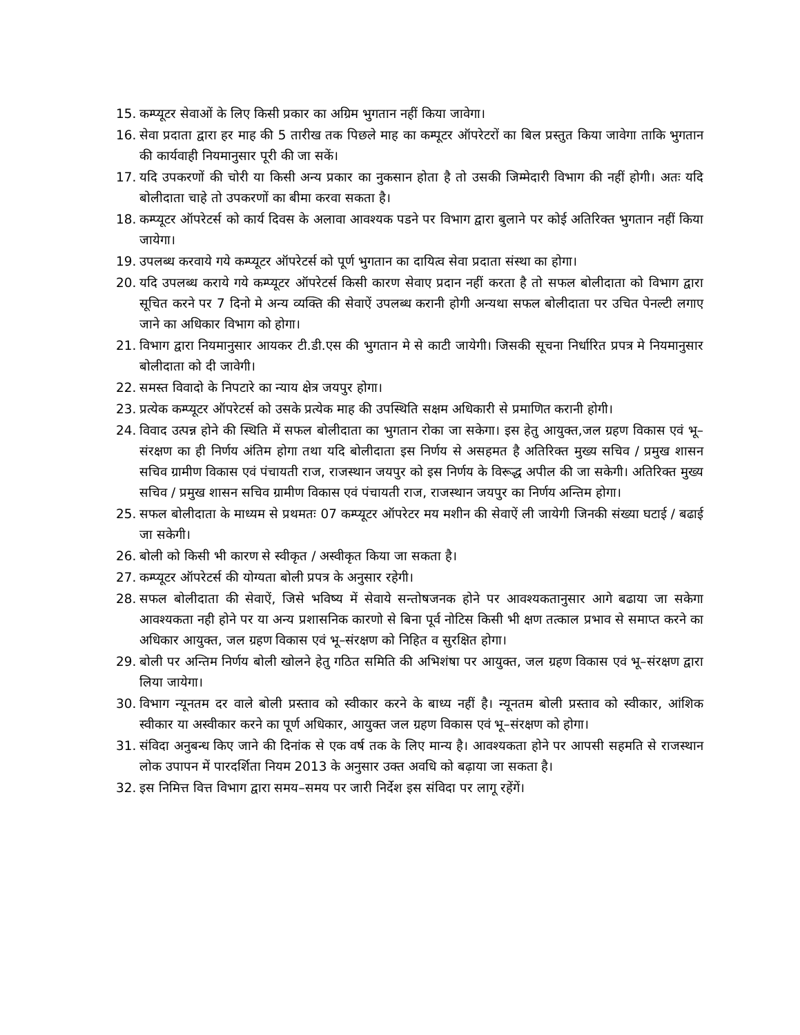15. कम्प्यूटर सेवाओं के लिए किसी प्रकार का अग्रिम भुगतान नहीं किया जावेगा।
16. सेवा प्रदाता द्वारा हर माह की 5 तारीख तक पिछले माह का कम्पूटर ऑपरेटरों का बिल प्रस्तुत किया जावेगा ताकि भुगतान की कार्यवाही नियमानुसार पूरी की जा सकें।
17. यदि उपकरणों की चोरी या किसी अन्य प्रकार का नुकसान होता है तो उसकी जिम्मेदारी विभाग की नहीं होगी। अतः यदि बोलीदाता चाहे तो उपकरणों का बीमा करवा सकता है।
18. कम्प्यूटर ऑपरेटर्स को कार्य दिवस के अलावा आवश्यक पडने पर विभाग द्वारा बुलाने पर कोई अतिरिक्त भुगतान नहीं किया जायेगा।
19. उपलब्ध करवाये गये कम्प्यूटर ऑपरेटर्स को पूर्ण भुगतान का दायित्व सेवा प्रदाता संस्था का होगा।
20. यदि उपलब्ध कराये गये कम्प्यूटर ऑपरेटर्स किसी कारण सेवाए प्रदान नहीं करता है तो सफल बोलीदाता को विभाग द्वारा सूचित करने पर 7 दिनो मे अन्य व्यक्ति की सेवाऐं उपलब्ध करानी होगी अन्यथा सफल बोलीदाता पर उचित पेनल्टी लगाए जाने का अधिकार विभाग को होगा।
21. विभाग द्वारा नियमानुसार आयकर टी.डी.एस की भुगतान मे से काटी जायेगी। जिसकी सूचना निर्धारित प्रपत्र मे नियमानुसार बोलीदाता को दी जावेगी।
22. समस्त विवादो के निपटारे का न्याय क्षेत्र जयपुर होगा।
23. प्रत्येक कम्प्यूटर ऑपरेटर्स को उसके प्रत्येक माह की उपस्थिति सक्षम अधिकारी से प्रमाणित करानी होगी।
24. विवाद उत्पन्न होने की स्थिति में सफल बोलीदाता का भुगतान रोका जा सकेगा। इस हेतु आयुक्त,जल ग्रहण विकास एवं भू–संरक्षण का ही निर्णय अंतिम होगा तथा यदि बोलीदाता इस निर्णय से असहमत है अतिरिक्त मुख्य सचिव / प्रमुख शासन सचिव ग्रामीण विकास एवं पंचायती राज, राजस्थान जयपुर को इस निर्णय के विरूद्ध अपील की जा सकेगी। अतिरिक्त मुख्य सचिव / प्रमुख शासन सचिव ग्रामीण विकास एवं पंचायती राज, राजस्थान जयपुर का निर्णय अन्तिम होगा।
25. सफल बोलीदाता के माध्यम से प्रथमतः 07 कम्प्यूटर ऑपरेटर मय मशीन की सेवाऐं ली जायेगी जिनकी संख्या घटाई / बढाई जा सकेगी।
26. बोली को किसी भी कारण से स्वीकृत / अस्वीकृत किया जा सकता है।
27. कम्प्यूटर ऑपरेटर्स की योग्यता बोली प्रपत्र के अनुसार रहेगी।
28. सफल बोलीदाता की सेवाऐं, जिसे भविष्य में सेवाये सन्तोषजनक होने पर आवश्यकतानुसार आगे बढाया जा सकेगा आवश्यकता नही होने पर या अन्य प्रशासनिक कारणो से बिना पूर्व नोटिस किसी भी क्षण तत्काल प्रभाव से समाप्त करने का अधिकार आयुक्त, जल ग्रहण विकास एवं भू–संरक्षण को निहित व सुरक्षित होगा।
29. बोली पर अन्तिम निर्णय बोली खोलने हेतु गठित समिति की अभिशंषा पर आयुक्त, जल ग्रहण विकास एवं भू–संरक्षण द्वारा लिया जायेगा।
30. विभाग न्यूनतम दर वाले बोली प्रस्ताव को स्वीकार करने के बाध्य नहीं है। न्यूनतम बोली प्रस्ताव को स्वीकार, आंशिक स्वीकार या अस्वीकार करने का पूर्ण अधिकार, आयुक्त जल ग्रहण विकास एवं भू–संरक्षण को होगा।
31. संविदा अनुबन्ध किए जाने की दिनांक से एक वर्ष तक के लिए मान्य है। आवश्यकता होने पर आपसी सहमति से राजस्थान लोक उपापन में पारदर्शिता नियम 2013 के अनुसार उक्त अवधि को बढ़ाया जा सकता है।
32. इस निमित्त वित्त विभाग द्वारा समय–समय पर जारी निर्देश इस संविदा पर लागू रहेंगें।